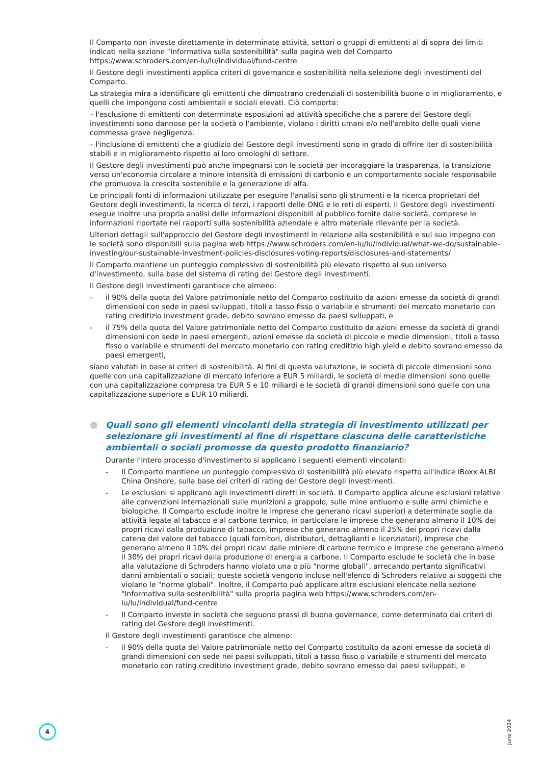Il Comparto non investe direttamente in determinate attività, settori o gruppi di emittenti al di sopra dei limiti indicati nella sezione "Informativa sulla sostenibilità" sulla pagina web del Comparto https://www.schroders.com/en-lu/lu/individual/fund-centre
Il Gestore degli investimenti applica criteri di governance e sostenibilità nella selezione degli investimenti del Comparto.
La strategia mira a identificare gli emittenti che dimostrano credenziali di sostenibilità buone o in miglioramento, e quelli che impongono costi ambientali e sociali elevati. Ciò comporta:
– l'esclusione di emittenti con determinate esposizioni ad attività specifiche che a parere del Gestore degli investimenti sono dannose per la società o l'ambiente, violano i diritti umani e/o nell'ambito delle quali viene commessa grave negligenza.
– l'inclusione di emittenti che a giudizio del Gestore degli investimenti sono in grado di offrire iter di sostenibilità stabili e in miglioramento rispetto ai loro omologhi di settore.
Il Gestore degli investimenti può anche impegnarsi con le società per incoraggiare la trasparenza, la transizione verso un'economia circolare a minore intensità di emissioni di carbonio e un comportamento sociale responsabile che promuova la crescita sostenibile e la generazione di alfa.
Le principali fonti di informazioni utilizzate per eseguire l'analisi sono gli strumenti e la ricerca proprietari del Gestore degli investimenti, la ricerca di terzi, i rapporti delle ONG e le reti di esperti. Il Gestore degli investimenti esegue inoltre una propria analisi delle informazioni disponibili al pubblico fornite dalle società, comprese le informazioni riportate nei rapporti sulla sostenibilità aziendale e altro materiale rilevante per la società.
Ulteriori dettagli sull'approccio del Gestore degli investimenti in relazione alla sostenibilità e sul suo impegno con le società sono disponibili sulla pagina web https://www.schroders.com/en-lu/lu/individual/what-we-do/sustainable-investing/our-sustainable-investment-policies-disclosures-voting-reports/disclosures-and-statements/
Il Comparto mantiene un punteggio complessivo di sostenibilità più elevato rispetto al suo universo d'investimento, sulla base del sistema di rating del Gestore degli investimenti.
Il Gestore degli investimenti garantisce che almeno:
- il 90% della quota del Valore patrimoniale netto del Comparto costituito da azioni emesse da società di grandi dimensioni con sede in paesi sviluppati, titoli a tasso fisso o variabile e strumenti del mercato monetario con rating creditizio investment grade, debito sovrano emesso da paesi sviluppati, e
- il 75% della quota del Valore patrimoniale netto del Comparto costituito da azioni emesse da società di grandi dimensioni con sede in paesi emergenti, azioni emesse da società di piccole e medie dimensioni, titoli a tasso fisso o variabile e strumenti del mercato monetario con rating creditizio high yield e debito sovrano emesso da paesi emergenti,
siano valutati in base ai criteri di sostenibilità. Ai fini di questa valutazione, le società di piccole dimensioni sono quelle con una capitalizzazione di mercato inferiore a EUR 5 miliardi, le società di medie dimensioni sono quelle con una capitalizzazione compresa tra EUR 5 e 10 miliardi e le società di grandi dimensioni sono quelle con una capitalizzazione superiore a EUR 10 miliardi.
Quali sono gli elementi vincolanti della strategia di investimento utilizzati per selezionare gli investimenti al fine di rispettare ciascuna delle caratteristiche ambientali o sociali promosse da questo prodotto finanziario?
Durante l'intero processo d'investimento si applicano i seguenti elementi vincolanti:
- Il Comparto mantiene un punteggio complessivo di sostenibilità più elevato rispetto all'indice iBoxx ALBI China Onshore, sulla base dei criteri di rating del Gestore degli investimenti.
- Le esclusioni si applicano agli investimenti diretti in società. Il Comparto applica alcune esclusioni relative alle convenzioni internazionali sulle munizioni a grappolo, sulle mine antiuomo e sulle armi chimiche e biologiche. Il Comparto esclude inoltre le imprese che generano ricavi superiori a determinate soglie da attività legate al tabacco e al carbone termico, in particolare le imprese che generano almeno il 10% dei propri ricavi dalla produzione di tabacco, imprese che generano almeno il 25% dei propri ricavi dalla catena del valore del tabacco (quali fornitori, distributori, dettaglianti e licenziatari), imprese che generano almeno il 10% dei propri ricavi dalle miniere di carbone termico e imprese che generano almeno il 30% dei propri ricavi dalla produzione di energia a carbone. Il Comparto esclude le società che in base alla valutazione di Schroders hanno violato una o più "norme globali", arrecando pertanto significativi danni ambientali o sociali; queste società vengono incluse nell'elenco di Schroders relativo ai soggetti che violano le "norme globali". Inoltre, il Comparto può applicare altre esclusioni elencate nella sezione "Informativa sulla sostenibilità" sulla propria pagina web https://www.schroders.com/en-lu/lu/individual/fund-centre
- Il Comparto investe in società che seguono prassi di buona governance, come determinato dai criteri di rating del Gestore degli investimenti.
Il Gestore degli investimenti garantisce che almeno:
- il 90% della quota del Valore patrimoniale netto del Comparto costituito da azioni emesse da società di grandi dimensioni con sede nei paesi sviluppati, titoli a tasso fisso o variabile e strumenti del mercato monetario con rating creditizio investment grade, debito sovrano emesso dai paesi sviluppati, e
4
June 2024